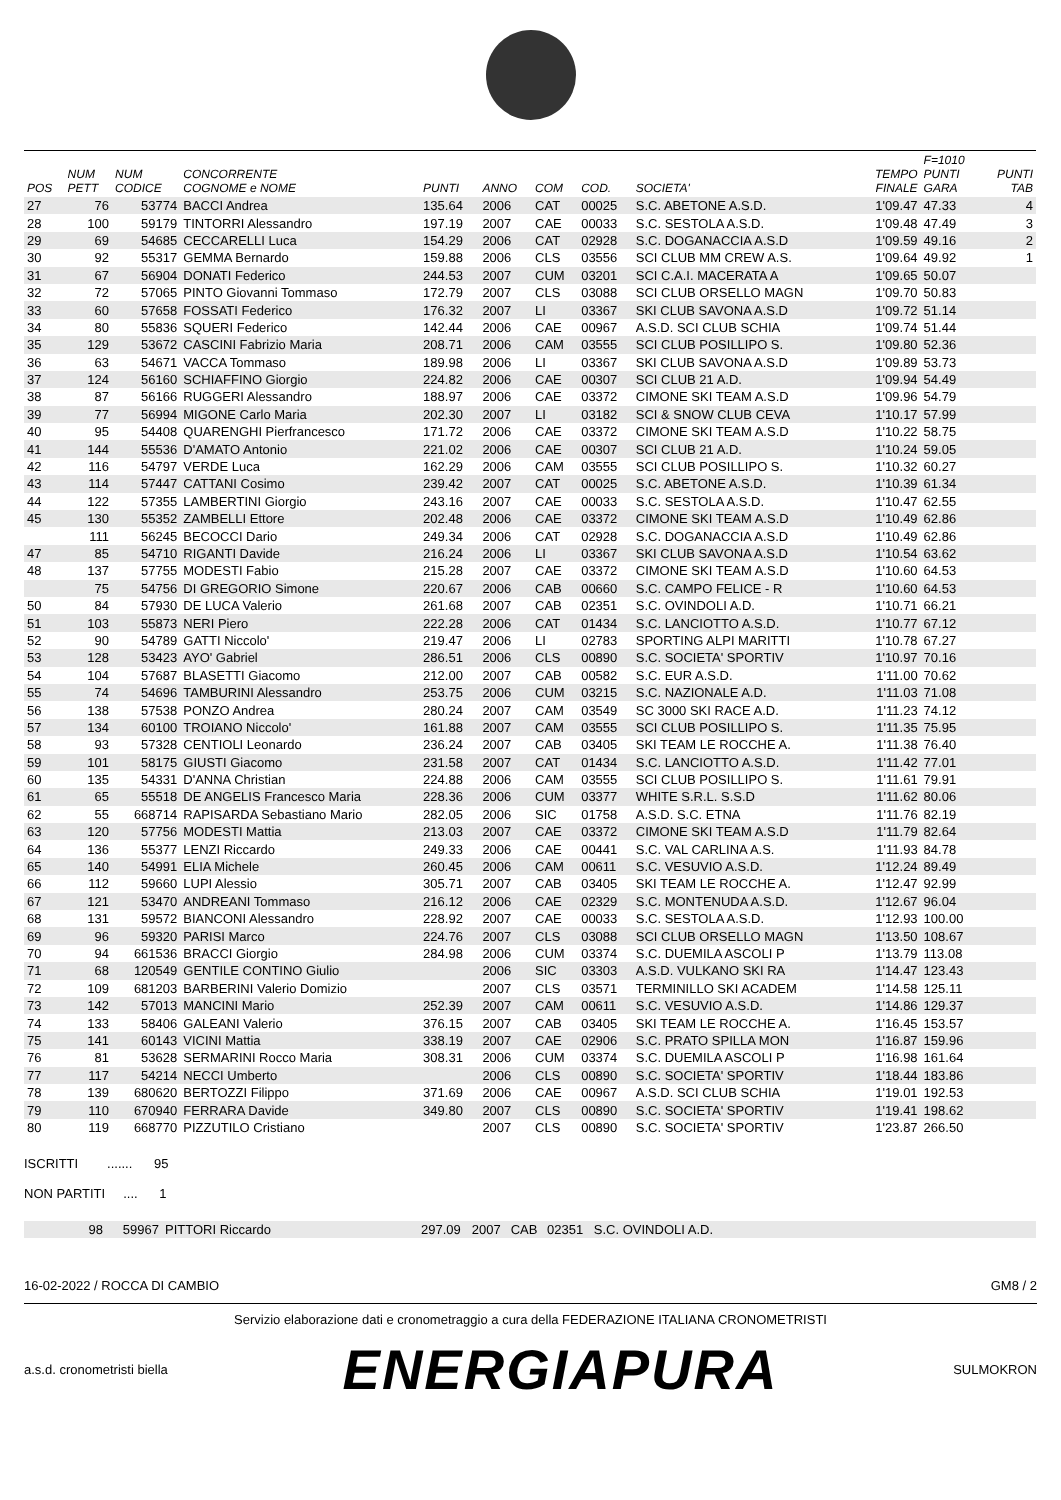| POS | NUM PETT | NUM CODICE | CONCORRENTE COGNOME e NOME | PUNTI | ANNO | COM | COD. | SOCIETA' | TEMPO FINALE | F=1010 PUNTI GARA | PUNTI TAB |
| --- | --- | --- | --- | --- | --- | --- | --- | --- | --- | --- | --- |
| 27 | 76 | 53774 | BACCI Andrea | 135.64 | 2006 | CAT | 00025 | S.C. ABETONE A.S.D. | 1'09.47 | 47.33 | 4 |
| 28 | 100 | 59179 | TINTORRI Alessandro | 197.19 | 2007 | CAE | 00033 | S.C. SESTOLA A.S.D. | 1'09.48 | 47.49 | 3 |
| 29 | 69 | 54685 | CECCARELLI Luca | 154.29 | 2006 | CAT | 02928 | S.C. DOGANACCIA A.S.D | 1'09.59 | 49.16 | 2 |
| 30 | 92 | 55317 | GEMMA Bernardo | 159.88 | 2006 | CLS | 03556 | SCI CLUB MM CREW A.S. | 1'09.64 | 49.92 | 1 |
| 31 | 67 | 56904 | DONATI Federico | 244.53 | 2007 | CUM | 03201 | SCI C.A.I. MACERATA A | 1'09.65 | 50.07 | |
| 32 | 72 | 57065 | PINTO Giovanni Tommaso | 172.79 | 2007 | CLS | 03088 | SCI CLUB ORSELLO MAGN | 1'09.70 | 50.83 | |
| 33 | 60 | 57658 | FOSSATI Federico | 176.32 | 2007 | LI | 03367 | SKI CLUB SAVONA A.S.D | 1'09.72 | 51.14 | |
| 34 | 80 | 55836 | SQUERI Federico | 142.44 | 2006 | CAE | 00967 | A.S.D. SCI CLUB SCHIA | 1'09.74 | 51.44 | |
| 35 | 129 | 53672 | CASCINI Fabrizio Maria | 208.71 | 2006 | CAM | 03555 | SCI CLUB POSILLIPO S. | 1'09.80 | 52.36 | |
| 36 | 63 | 54671 | VACCA Tommaso | 189.98 | 2006 | LI | 03367 | SKI CLUB SAVONA A.S.D | 1'09.89 | 53.73 | |
| 37 | 124 | 56160 | SCHIAFFINO Giorgio | 224.82 | 2006 | CAE | 00307 | SCI CLUB 21 A.D. | 1'09.94 | 54.49 | |
| 38 | 87 | 56166 | RUGGERI Alessandro | 188.97 | 2006 | CAE | 03372 | CIMONE SKI TEAM A.S.D | 1'09.96 | 54.79 | |
| 39 | 77 | 56994 | MIGONE Carlo Maria | 202.30 | 2007 | LI | 03182 | SCI & SNOW CLUB CEVA | 1'10.17 | 57.99 | |
| 40 | 95 | 54408 | QUARENGHI Pierfrancesco | 171.72 | 2006 | CAE | 03372 | CIMONE SKI TEAM A.S.D | 1'10.22 | 58.75 | |
| 41 | 144 | 55536 | D'AMATO Antonio | 221.02 | 2006 | CAE | 00307 | SCI CLUB 21 A.D. | 1'10.24 | 59.05 | |
| 42 | 116 | 54797 | VERDE Luca | 162.29 | 2006 | CAM | 03555 | SCI CLUB POSILLIPO S. | 1'10.32 | 60.27 | |
| 43 | 114 | 57447 | CATTANI Cosimo | 239.42 | 2007 | CAT | 00025 | S.C. ABETONE A.S.D. | 1'10.39 | 61.34 | |
| 44 | 122 | 57355 | LAMBERTINI Giorgio | 243.16 | 2007 | CAE | 00033 | S.C. SESTOLA A.S.D. | 1'10.47 | 62.55 | |
| 45 | 130 | 55352 | ZAMBELLI Ettore | 202.48 | 2006 | CAE | 03372 | CIMONE SKI TEAM A.S.D | 1'10.49 | 62.86 | |
| | 111 | 56245 | BECOCCI Dario | 249.34 | 2006 | CAT | 02928 | S.C. DOGANACCIA A.S.D | 1'10.49 | 62.86 | |
| 47 | 85 | 54710 | RIGANTI Davide | 216.24 | 2006 | LI | 03367 | SKI CLUB SAVONA A.S.D | 1'10.54 | 63.62 | |
| 48 | 137 | 57755 | MODESTI Fabio | 215.28 | 2007 | CAE | 03372 | CIMONE SKI TEAM A.S.D | 1'10.60 | 64.53 | |
| | 75 | 54756 | DI GREGORIO Simone | 220.67 | 2006 | CAB | 00660 | S.C. CAMPO FELICE - R | 1'10.60 | 64.53 | |
| 50 | 84 | 57930 | DE LUCA Valerio | 261.68 | 2007 | CAB | 02351 | S.C. OVINDOLI A.D. | 1'10.71 | 66.21 | |
| 51 | 103 | 55873 | NERI Piero | 222.28 | 2006 | CAT | 01434 | S.C. LANCIOTTO A.S.D. | 1'10.77 | 67.12 | |
| 52 | 90 | 54789 | GATTI Niccolo' | 219.47 | 2006 | LI | 02783 | SPORTING ALPI MARITTI | 1'10.78 | 67.27 | |
| 53 | 128 | 53423 | AYO' Gabriel | 286.51 | 2006 | CLS | 00890 | S.C. SOCIETA' SPORTIV | 1'10.97 | 70.16 | |
| 54 | 104 | 57687 | BLASETTI Giacomo | 212.00 | 2007 | CAB | 00582 | S.C. EUR A.S.D. | 1'11.00 | 70.62 | |
| 55 | 74 | 54696 | TAMBURINI Alessandro | 253.75 | 2006 | CUM | 03215 | S.C. NAZIONALE A.D. | 1'11.03 | 71.08 | |
| 56 | 138 | 57538 | PONZO Andrea | 280.24 | 2007 | CAM | 03549 | SC 3000 SKI RACE A.D. | 1'11.23 | 74.12 | |
| 57 | 134 | 60100 | TROIANO Niccolo' | 161.88 | 2007 | CAM | 03555 | SCI CLUB POSILLIPO S. | 1'11.35 | 75.95 | |
| 58 | 93 | 57328 | CENTIOLI Leonardo | 236.24 | 2007 | CAB | 03405 | SKI TEAM LE ROCCHE A. | 1'11.38 | 76.40 | |
| 59 | 101 | 58175 | GIUSTI Giacomo | 231.58 | 2007 | CAT | 01434 | S.C. LANCIOTTO A.S.D. | 1'11.42 | 77.01 | |
| 60 | 135 | 54331 | D'ANNA Christian | 224.88 | 2006 | CAM | 03555 | SCI CLUB POSILLIPO S. | 1'11.61 | 79.91 | |
| 61 | 65 | 55518 | DE ANGELIS Francesco Maria | 228.36 | 2006 | CUM | 03377 | WHITE S.R.L. S.S.D | 1'11.62 | 80.06 | |
| 62 | 55 | 668714 | RAPISARDA Sebastiano Mario | 282.05 | 2006 | SIC | 01758 | A.S.D. S.C. ETNA | 1'11.76 | 82.19 | |
| 63 | 120 | 57756 | MODESTI Mattia | 213.03 | 2007 | CAE | 03372 | CIMONE SKI TEAM A.S.D | 1'11.79 | 82.64 | |
| 64 | 136 | 55377 | LENZI Riccardo | 249.33 | 2006 | CAE | 00441 | S.C. VAL CARLINA A.S. | 1'11.93 | 84.78 | |
| 65 | 140 | 54991 | ELIA Michele | 260.45 | 2006 | CAM | 00611 | S.C. VESUVIO A.S.D. | 1'12.24 | 89.49 | |
| 66 | 112 | 59660 | LUPI Alessio | 305.71 | 2007 | CAB | 03405 | SKI TEAM LE ROCCHE A. | 1'12.47 | 92.99 | |
| 67 | 121 | 53470 | ANDREANI Tommaso | 216.12 | 2006 | CAE | 02329 | S.C. MONTENUDA A.S.D. | 1'12.67 | 96.04 | |
| 68 | 131 | 59572 | BIANCONI Alessandro | 228.92 | 2007 | CAE | 00033 | S.C. SESTOLA A.S.D. | 1'12.93 | 100.00 | |
| 69 | 96 | 59320 | PARISI Marco | 224.76 | 2007 | CLS | 03088 | SCI CLUB ORSELLO MAGN | 1'13.50 | 108.67 | |
| 70 | 94 | 661536 | BRACCI Giorgio | 284.98 | 2006 | CUM | 03374 | S.C. DUEMILA ASCOLI P | 1'13.79 | 113.08 | |
| 71 | 68 | 120549 | GENTILE CONTINO Giulio | | 2006 | SIC | 03303 | A.S.D. VULKANO SKI RA | 1'14.47 | 123.43 | |
| 72 | 109 | 681203 | BARBERINI Valerio Domizio | | 2007 | CLS | 03571 | TERMINILLO SKI ACADEM | 1'14.58 | 125.11 | |
| 73 | 142 | 57013 | MANCINI Mario | 252.39 | 2007 | CAM | 00611 | S.C. VESUVIO A.S.D. | 1'14.86 | 129.37 | |
| 74 | 133 | 58406 | GALEANI Valerio | 376.15 | 2007 | CAB | 03405 | SKI TEAM LE ROCCHE A. | 1'16.45 | 153.57 | |
| 75 | 141 | 60143 | VICINI Mattia | 338.19 | 2007 | CAE | 02906 | S.C. PRATO SPILLA MON | 1'16.87 | 159.96 | |
| 76 | 81 | 53628 | SERMARINI Rocco Maria | 308.31 | 2006 | CUM | 03374 | S.C. DUEMILA ASCOLI P | 1'16.98 | 161.64 | |
| 77 | 117 | 54214 | NECCI Umberto | | 2006 | CLS | 00890 | S.C. SOCIETA' SPORTIV | 1'18.44 | 183.86 | |
| 78 | 139 | 680620 | BERTOZZI Filippo | 371.69 | 2006 | CAE | 00967 | A.S.D. SCI CLUB SCHIA | 1'19.01 | 192.53 | |
| 79 | 110 | 670940 | FERRARA Davide | 349.80 | 2007 | CLS | 00890 | S.C. SOCIETA' SPORTIV | 1'19.41 | 198.62 | |
| 80 | 119 | 668770 | PIZZUTILO Cristiano | | 2007 | CLS | 00890 | S.C. SOCIETA' SPORTIV | 1'23.87 | 266.50 | |
ISCRITTI ....... 95
NON PARTITI .... 1
| | 98 | 59967 | PITTORI Riccardo | 297.09 | 2007 | CAB | 02351 | S.C. OVINDOLI A.D. | |
16-02-2022 / ROCCA DI CAMBIO GM8 / 2
Servizio elaborazione dati e cronometraggio a cura della FEDERAZIONE ITALIANA CRONOMETRISTI
a.s.d. cronometristi biella
ENERGIAPURA
SULMOKRON